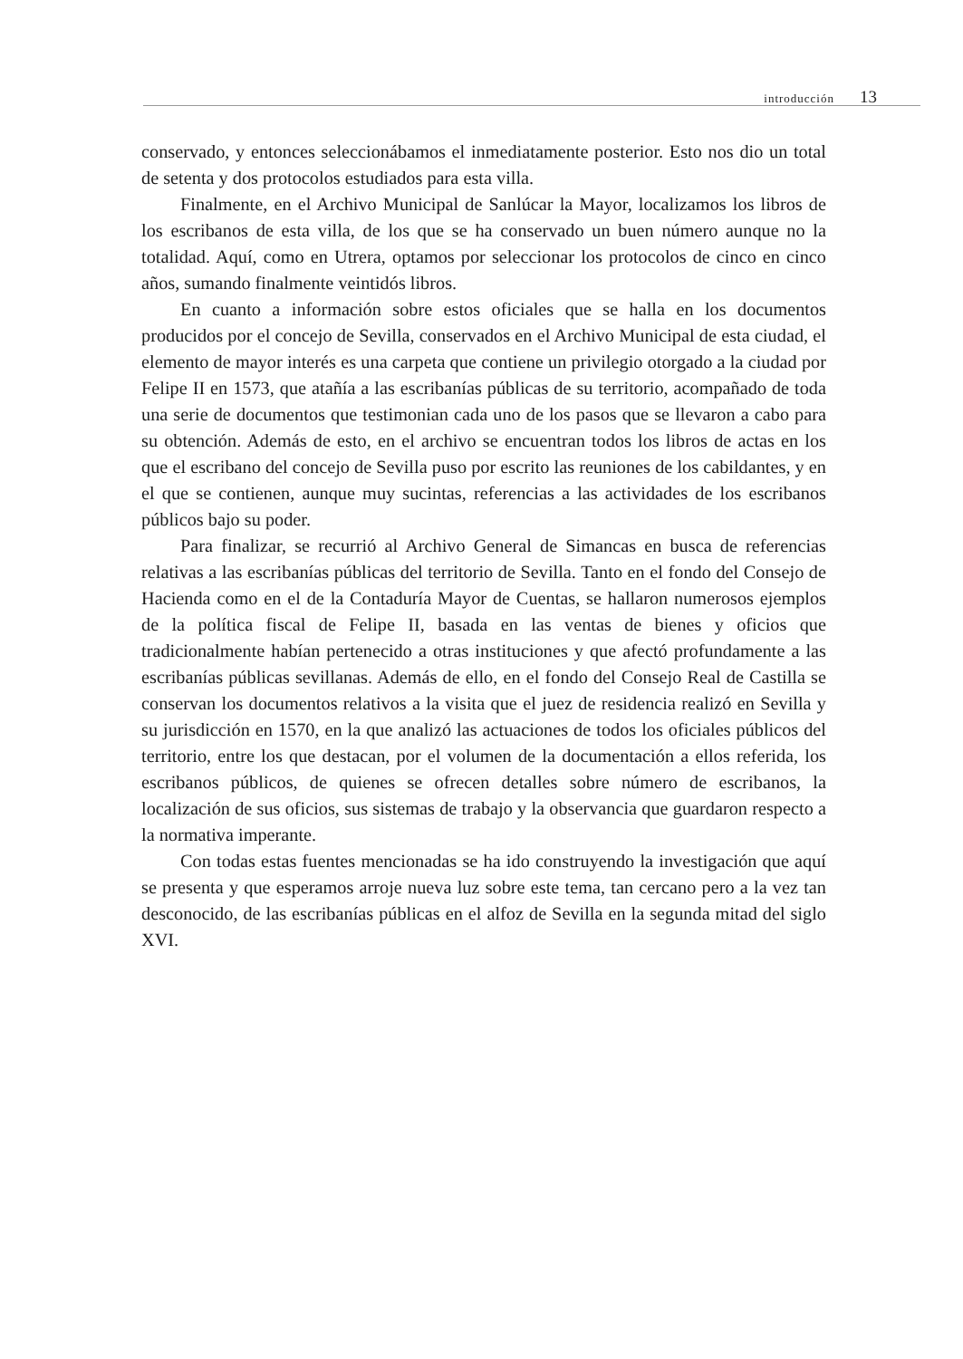introducción 13
conservado, y entonces seleccionábamos el inmediatamente posterior. Esto nos dio un total de setenta y dos protocolos estudiados para esta villa.
Finalmente, en el Archivo Municipal de Sanlúcar la Mayor, localizamos los libros de los escribanos de esta villa, de los que se ha conservado un buen número aunque no la totalidad. Aquí, como en Utrera, optamos por seleccionar los protocolos de cinco en cinco años, sumando finalmente veintidós libros.
En cuanto a información sobre estos oficiales que se halla en los documentos producidos por el concejo de Sevilla, conservados en el Archivo Municipal de esta ciudad, el elemento de mayor interés es una carpeta que contiene un privilegio otorgado a la ciudad por Felipe II en 1573, que atañía a las escribanías públicas de su territorio, acompañado de toda una serie de documentos que testimonian cada uno de los pasos que se llevaron a cabo para su obtención. Además de esto, en el archivo se encuentran todos los libros de actas en los que el escribano del concejo de Sevilla puso por escrito las reuniones de los cabildantes, y en el que se contienen, aunque muy sucintas, referencias a las actividades de los escribanos públicos bajo su poder.
Para finalizar, se recurrió al Archivo General de Simancas en busca de referencias relativas a las escribanías públicas del territorio de Sevilla. Tanto en el fondo del Consejo de Hacienda como en el de la Contaduría Mayor de Cuentas, se hallaron numerosos ejemplos de la política fiscal de Felipe II, basada en las ventas de bienes y oficios que tradicionalmente habían pertenecido a otras instituciones y que afectó profundamente a las escribanías públicas sevillanas. Además de ello, en el fondo del Consejo Real de Castilla se conservan los documentos relativos a la visita que el juez de residencia realizó en Sevilla y su jurisdicción en 1570, en la que analizó las actuaciones de todos los oficiales públicos del territorio, entre los que destacan, por el volumen de la documentación a ellos referida, los escribanos públicos, de quienes se ofrecen detalles sobre número de escribanos, la localización de sus oficios, sus sistemas de trabajo y la observancia que guardaron respecto a la normativa imperante.
Con todas estas fuentes mencionadas se ha ido construyendo la investigación que aquí se presenta y que esperamos arroje nueva luz sobre este tema, tan cercano pero a la vez tan desconocido, de las escribanías públicas en el alfoz de Sevilla en la segunda mitad del siglo XVI.